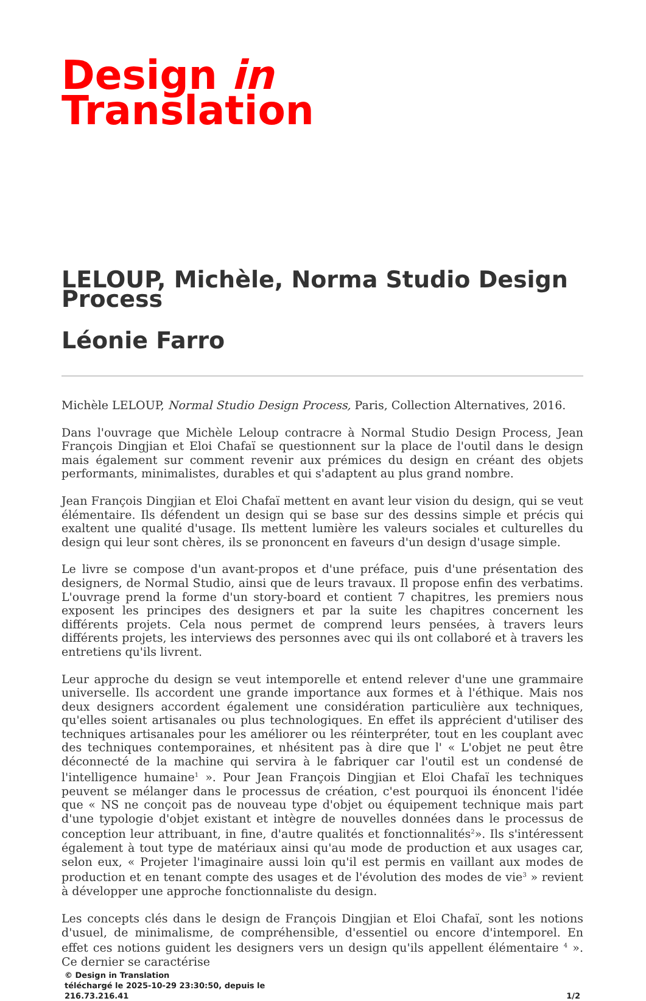Design in
Translation
LELOUP, Michèle, Norma Studio Design Process
Léonie Farro
Michèle LELOUP, Normal Studio Design Process, Paris, Collection Alternatives, 2016.
Dans l'ouvrage que Michèle Leloup contracre à Normal Studio Design Process, Jean François Dingjian et Eloi Chafaï se questionnent sur la place de l'outil dans le design mais également sur comment revenir aux prémices du design en créant des objets performants, minimalistes, durables et qui s'adaptent au plus grand nombre.
Jean François Dingjian et Eloi Chafaï mettent en avant leur vision du design, qui se veut élémentaire. Ils défendent un design qui se base sur des dessins simple et précis qui exaltent une qualité d'usage. Ils mettent lumière les valeurs sociales et culturelles du design qui leur sont chères, ils se prononcent en faveurs d'un design d'usage simple.
Le livre se compose d'un avant-propos et d'une préface, puis d'une présentation des designers, de Normal Studio, ainsi que de leurs travaux. Il propose enfin des verbatims. L'ouvrage prend la forme d'un story-board et contient 7 chapitres, les premiers nous exposent les principes des designers et par la suite les chapitres concernent les différents projets. Cela nous permet de comprend leurs pensées, à travers leurs différents projets, les interviews des personnes avec qui ils ont collaboré et à travers les entretiens qu'ils livrent.
Leur approche du design se veut intemporelle et entend relever d'une une grammaire universelle. Ils accordent une grande importance aux formes et à l'éthique. Mais nos deux designers accordent également une considération particulière aux techniques, qu'elles soient artisanales ou plus technologiques. En effet ils apprécient d'utiliser des techniques artisanales pour les améliorer ou les réinterpréter, tout en les couplant avec des techniques contemporaines, et nhésitent pas à dire que l' « L'objet ne peut être déconnecté de la machine qui servira à le fabriquer car l'outil est un condensé de l'intelligence humaine<sup>1</sup> ». Pour Jean François Dingjian et Eloi Chafaï les techniques peuvent se mélanger dans le processus de création, c'est pourquoi ils énoncent l'idée que « NS ne conçoit pas de nouveau type d'objet ou équipement technique mais part d'une typologie d'objet existant et intègre de nouvelles données dans le processus de conception leur attribuant, in fine, d'autre qualités et fonctionnalités<sup>2</sup>». Ils s'intéressent également à tout type de matériaux ainsi qu'au mode de production et aux usages car, selon eux, « Projeter l'imaginaire aussi loin qu'il est permis en vaillant aux modes de production et en tenant compte des usages et de l'évolution des modes de vie<sup>3</sup> » revient à développer une approche fonctionnaliste du design.
Les concepts clés dans le design de François Dingjian et Eloi Chafaï, sont les notions d'usuel, de minimalisme, de compréhensible, d'essentiel ou encore d'intemporel. En effet ces notions guident les designers vers un design qu'ils appellent élémentaire <sup>4</sup> ». Ce dernier se caractérise
© Design in Translation
téléchargé le 2025-10-29 23:30:50, depuis le
216.73.216.41
1/2